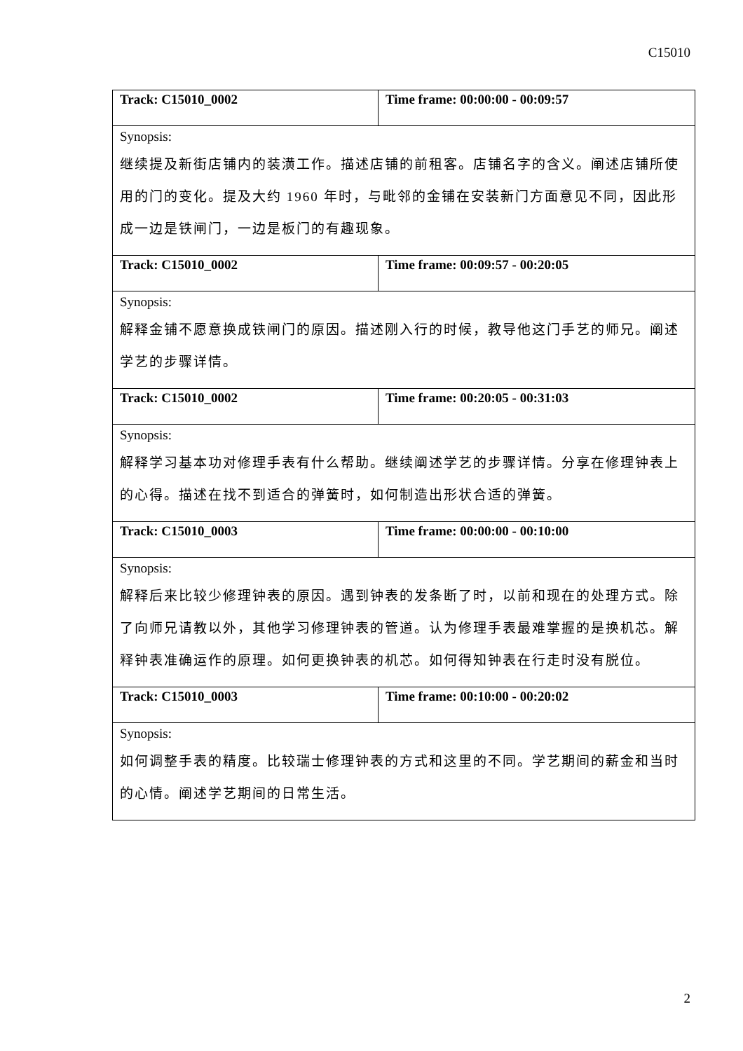C15010
| Track: C15010_0002 | Time frame: 00:00:00 - 00:09:57 |
| Synopsis: | |
| 继续提及新街店铺内的装潢工作。描述店铺的前租客。店铺名字的含义。阐述店铺所使用的门的变化。提及大约 1960 年时，与毗邻的金铺在安装新门方面意见不同，因此形成一边是铁闸门，一边是板门的有趣现象。 | |
| Track: C15010_0002 | Time frame: 00:09:57 - 00:20:05 |
| Synopsis: | |
| 解释金铺不愿意换成铁闸门的原因。描述刚入行的时候，教导他这门手艺的师兄。阐述学艺的步骤详情。 | |
| Track: C15010_0002 | Time frame: 00:20:05 - 00:31:03 |
| Synopsis: | |
| 解释学习基本功对修理手表有什么帮助。继续阐述学艺的步骤详情。分享在修理钟表上的心得。描述在找不到适合的弹簧时，如何制造出形状合适的弹簧。 | |
| Track: C15010_0003 | Time frame: 00:00:00 - 00:10:00 |
| Synopsis: | |
| 解释后来比较少修理钟表的原因。遇到钟表的发条断了时，以前和现在的处理方式。除了向师兄请教以外，其他学习修理钟表的管道。认为修理手表最难掌握的是换机芯。解释钟表准确运作的原理。如何更换钟表的机芯。如何得知钟表在行走时没有脱位。 | |
| Track: C15010_0003 | Time frame: 00:10:00 - 00:20:02 |
| Synopsis: | |
| 如何调整手表的精度。比较瑞士修理钟表的方式和这里的不同。学艺期间的薪金和当时的心情。阐述学艺期间的日常生活。 | |
2